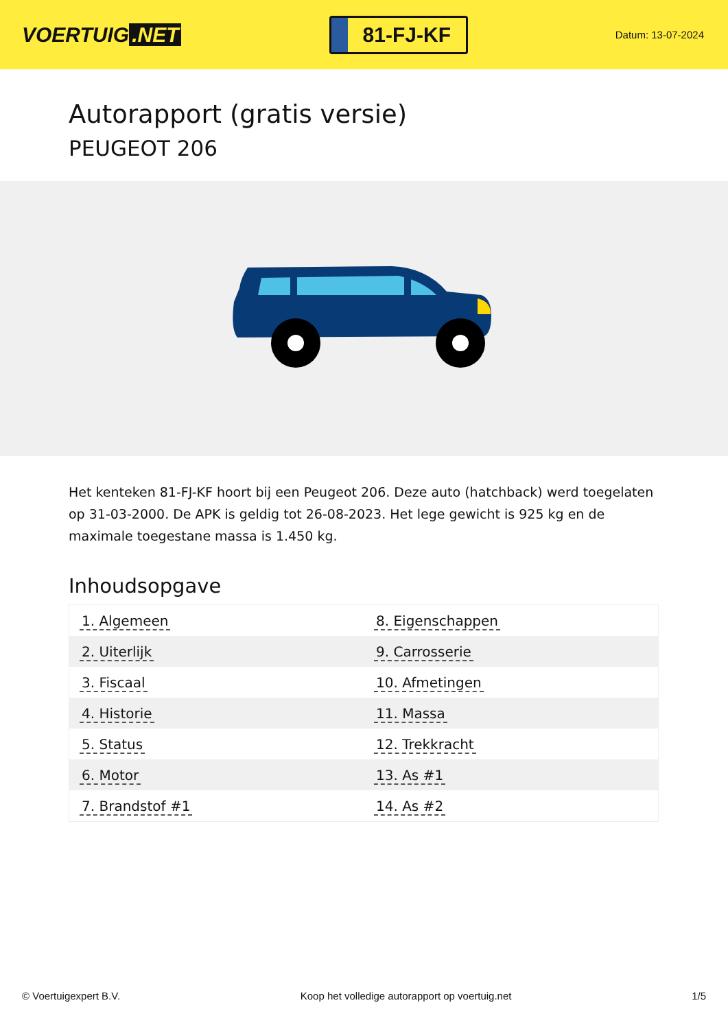VOERTUIG.NET
81-FJ-KF
Datum: 13-07-2024
Autorapport (gratis versie)
PEUGEOT 206
Het kenteken 81-FJ-KF hoort bij een Peugeot 206. Deze auto (hatchback) werd toegelaten op 31-03-2000. De APK is geldig tot 26-08-2023. Het lege gewicht is 925 kg en de maximale toegestane massa is 1.450 kg.
Inhoudsopgave
| 1. Algemeen | 8. Eigenschappen |
| 2. Uiterlijk | 9. Carrosserie |
| 3. Fiscaal | 10. Afmetingen |
| 4. Historie | 11. Massa |
| 5. Status | 12. Trekkracht |
| 6. Motor | 13. As #1 |
| 7. Brandstof #1 | 14. As #2 |
© Voertuigexpert B.V. Koop het volledige autorapport op voertuig.net 1/5